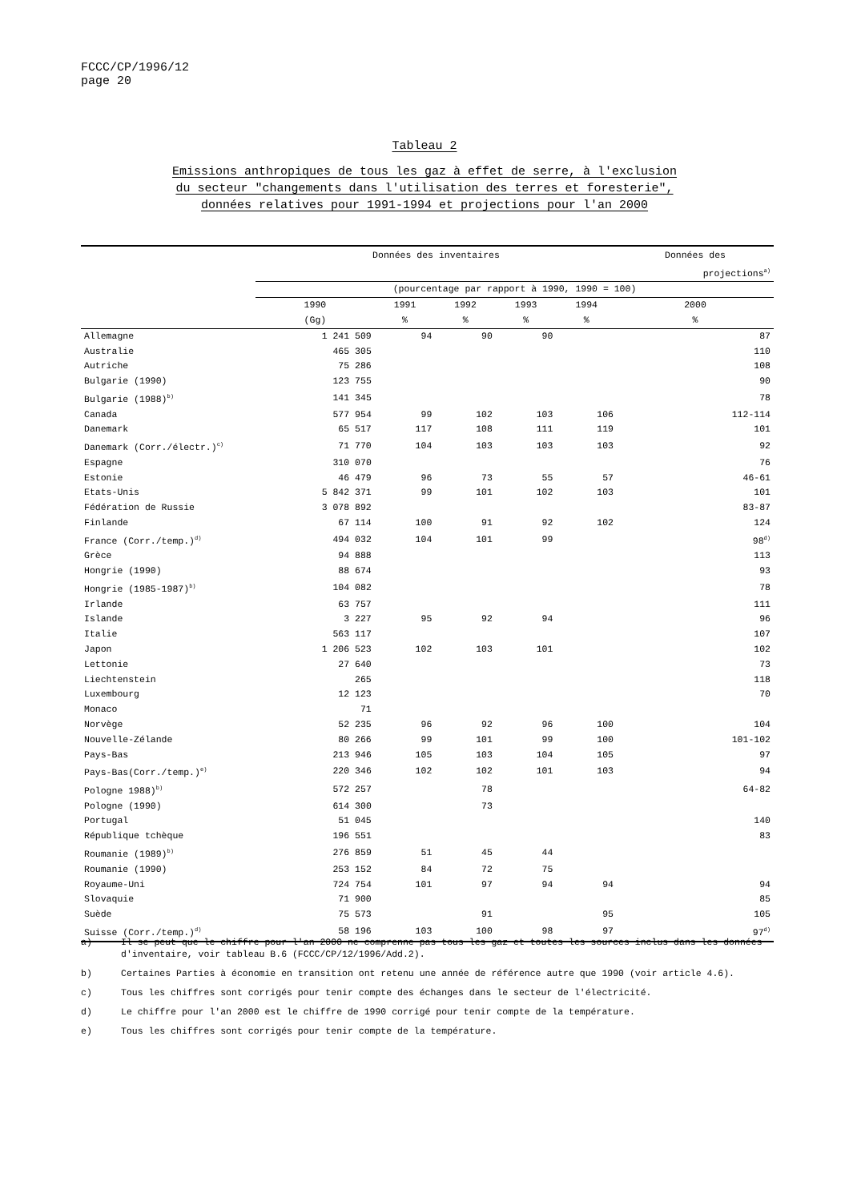FCCC/CP/1996/12
page 20
Tableau 2
Emissions anthropiques de tous les gaz à effet de serre, à l'exclusion
du secteur "changements dans l'utilisation des terres et foresterie",
données relatives pour 1991-1994 et projections pour l'an 2000
| | Données des inventaires | | | | | Données des |
| --- | --- | --- | --- | --- | --- | --- |
| | | | | | | projections<sup>a)</sup> |
| | (pourcentage par rapport à 1990, 1990 = 100) | | | | | |
| | 1990 | 1991 | 1992 | 1993 | 1994 | 2000 |
| | (Gg) | % | % | % | % | % |
| Allemagne | 1 241 509 | 94 | 90 | 90 | | 87 |
| Australie | 465 305 | | | | | 110 |
| Autriche | 75 286 | | | | | 108 |
| Bulgarie (1990) | 123 755 | | | | | 90 |
| Bulgarie (1988)<sup>b)</sup> | 141 345 | | | | | 78 |
| Canada | 577 954 | 99 | 102 | 103 | 106 | 112-114 |
| Danemark | 65 517 | 117 | 108 | 111 | 119 | 101 |
| Danemark (Corr./électr.)<sup>c)</sup> | 71 770 | 104 | 103 | 103 | 103 | 92 |
| Espagne | 310 070 | | | | | 76 |
| Estonie | 46 479 | 96 | 73 | 55 | 57 | 46-61 |
| Etats-Unis | 5 842 371 | 99 | 101 | 102 | 103 | 101 |
| Fédération de Russie | 3 078 892 | | | | | 83-87 |
| Finlande | 67 114 | 100 | 91 | 92 | 102 | 124 |
| France (Corr./temp.)<sup>d)</sup> | 494 032 | 104 | 101 | 99 | | 98<sup>d)</sup> |
| Grèce | 94 888 | | | | | 113 |
| Hongrie (1990) | 88 674 | | | | | 93 |
| Hongrie (1985-1987)<sup>b)</sup> | 104 082 | | | | | 78 |
| Irlande | 63 757 | | | | | 111 |
| Islande | 3 227 | 95 | 92 | 94 | | 96 |
| Italie | 563 117 | | | | | 107 |
| Japon | 1 206 523 | 102 | 103 | 101 | | 102 |
| Lettonie | 27 640 | | | | | 73 |
| Liechtenstein | 265 | | | | | 118 |
| Luxembourg | 12 123 | | | | | 70 |
| Monaco | 71 | | | | | |
| Norvège | 52 235 | 96 | 92 | 96 | 100 | 104 |
| Nouvelle-Zélande | 80 266 | 99 | 101 | 99 | 100 | 101-102 |
| Pays-Bas | 213 946 | 105 | 103 | 104 | 105 | 97 |
| Pays-Bas(Corr./temp.)<sup>e)</sup> | 220 346 | 102 | 102 | 101 | 103 | 94 |
| Pologne 1988)<sup>b)</sup> | 572 257 | | 78 | | | 64-82 |
| Pologne (1990) | 614 300 | | 73 | | | |
| Portugal | 51 045 | | | | | 140 |
| République tchèque | 196 551 | | | | | 83 |
| Roumanie (1989)<sup>b)</sup> | 276 859 | 51 | 45 | 44 | | |
| Roumanie (1990) | 253 152 | 84 | 72 | 75 | | |
| Royaume-Uni | 724 754 | 101 | 97 | 94 | 94 | 94 |
| Slovaquie | 71 900 | | | | | 85 |
| Suède | 75 573 | | 91 | | 95 | 105 |
| Suisse (Corr./temp.)<sup>d)</sup> | 58 196 | 103 | 100 | 98 | 97 | 97<sup>d)</sup> |
a) Il se peut que le chiffre pour l'an 2000 ne comprenne pas tous les gaz et toutes les sources inclus dans les données d'inventaire, voir tableau B.6 (FCCC/CP/12/1996/Add.2).
b) Certaines Parties à économie en transition ont retenu une année de référence autre que 1990 (voir article 4.6).
c) Tous les chiffres sont corrigés pour tenir compte des échanges dans le secteur de l'électricité.
d) Le chiffre pour l'an 2000 est le chiffre de 1990 corrigé pour tenir compte de la température.
e) Tous les chiffres sont corrigés pour tenir compte de la température.